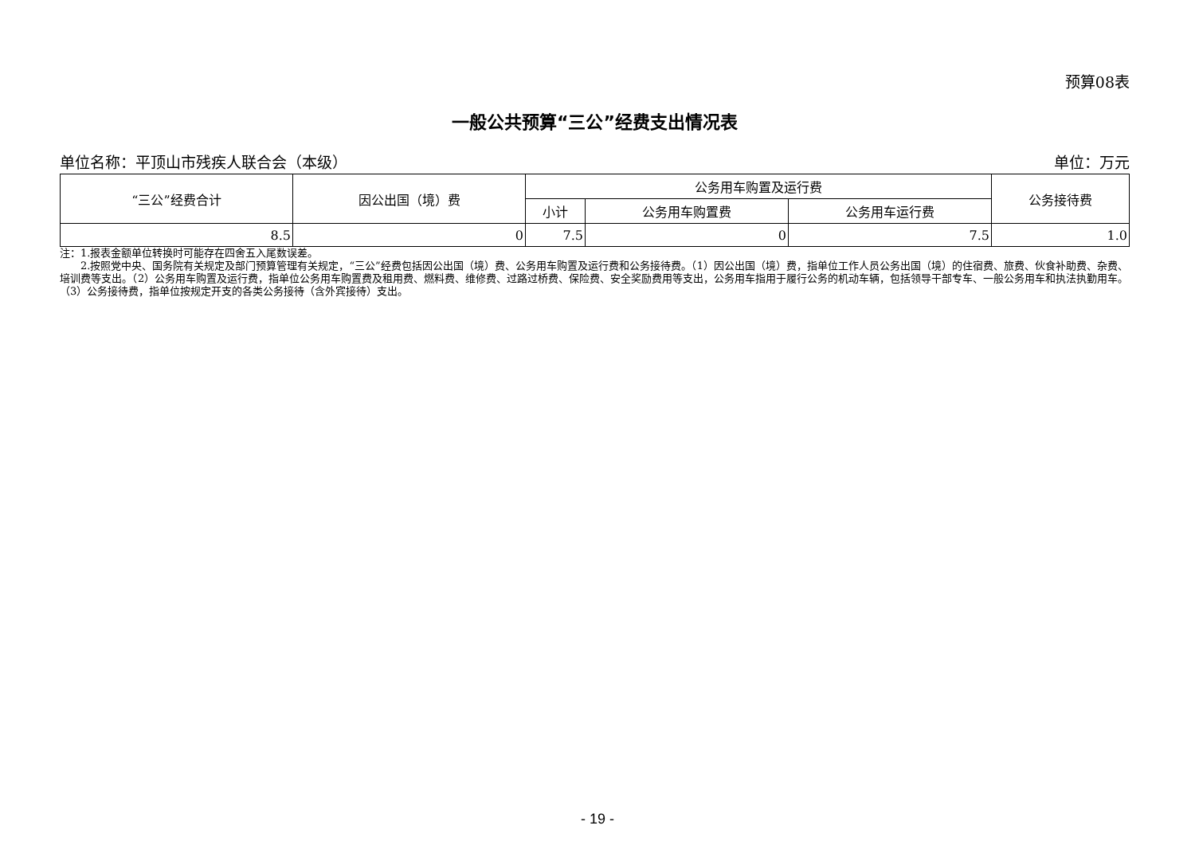预算08表
一般公共预算“三公”经费支出情况表
单位名称：平顶山市残疾人联合会（本级） 单位：万元
| “三公”经费合计 | 因公出国（境）费 | 公务用车购置及运行费 | | | 公务接待费 |
| --- | --- | --- | --- | --- | --- |
| | | 小计 | 公务用车购置费 | 公务用车运行费 | |
| 8.5 | 0 | 7.5 | 0 | 7.5 | 1.0 |
注：1.报表金额单位转换时可能存在四舍五入尾数误差。
  2.按照党中央、国务院有关规定及部门预算管理有关规定，“三公”经费包括因公出国（境）费、公务用车购置及运行费和公务接待费。（1）因公出国（境）费，指单位工作人员公务出国（境）的住宿费、旅费、伙食补助费、杂费、培训费等支出。（2）公务用车购置及运行费，指单位公务用车购置费及租用费、燃料费、维修费、过路过桥费、保险费、安全奖励费用等支出，公务用车指用于履行公务的机动车辆，包括领导干部专车、一般公务用车和执法执勤用车。（3）公务接待费，指单位按规定开支的各类公务接待（含外宾接待）支出。
- 19 -